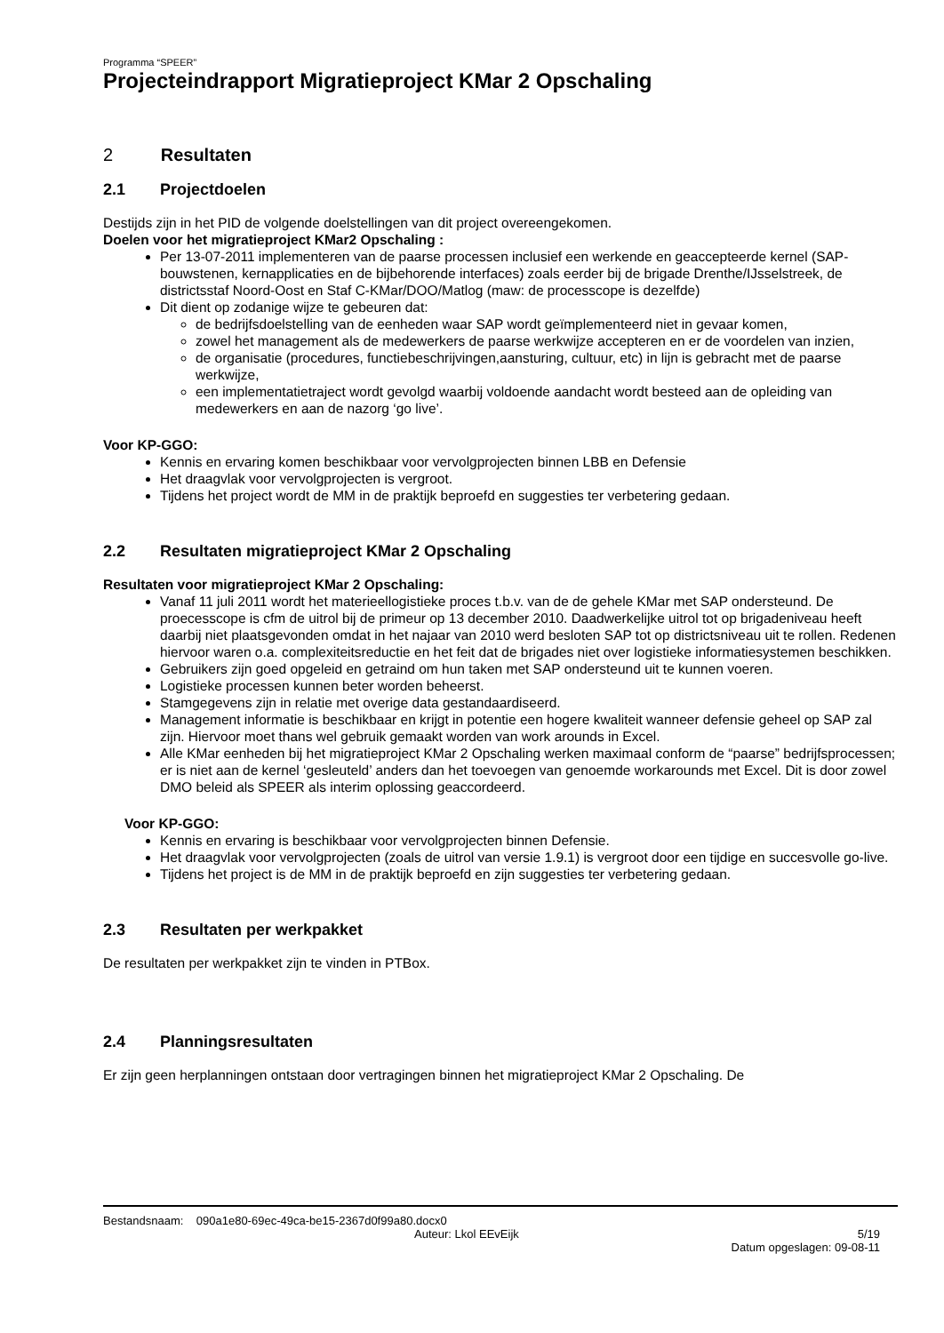Programma “SPEER”
Projecteindrapport Migratieproject KMar 2 Opschaling
2 Resultaten
2.1 Projectdoelen
Destijds zijn in het PID de volgende doelstellingen van dit project overeengekomen.
Doelen voor het migratieproject KMar2 Opschaling :
Per 13-07-2011 implementeren van de paarse processen inclusief een werkende en geaccepteerde kernel (SAP-bouwstenen, kernapplicaties en de bijbehorende interfaces) zoals eerder bij de brigade Drenthe/IJsselstreek, de districtsstaf Noord-Oost en Staf C-KMar/DOO/Matlog (maw: de processcope is dezelfde)
Dit dient op zodanige wijze te gebeuren dat:
de bedrijfsdoelstelling van de eenheden waar SAP wordt geïmplementeerd niet in gevaar komen,
zowel het management als de medewerkers de paarse werkwijze accepteren en er de voordelen van inzien,
de organisatie (procedures, functiebeschrijvingen,aansturing, cultuur, etc) in lijn is gebracht met de paarse werkwijze,
een implementatietraject wordt gevolgd waarbij voldoende aandacht wordt besteed aan de opleiding van medewerkers en aan de nazorg ‘go live’.
Voor KP-GGO:
Kennis en ervaring komen beschikbaar voor vervolgprojecten binnen LBB en Defensie
Het draagvlak voor vervolgprojecten is vergroot.
Tijdens het project wordt de MM in de praktijk beproefd en suggesties ter verbetering gedaan.
2.2 Resultaten migratieproject KMar 2 Opschaling
Resultaten voor migratieproject KMar 2 Opschaling:
Vanaf 11 juli 2011 wordt het materieellogistieke proces t.b.v. van de de gehele KMar met SAP ondersteund. De proecesscope is cfm de uitrol bij de primeur op 13 december 2010. Daadwerkelijke uitrol tot op brigadeniveau heeft daarbij niet plaatsgevonden omdat in het najaar van 2010 werd besloten SAP tot op districtsniveau uit te rollen. Redenen hiervoor waren o.a. complexiteitsreductie en het feit dat de brigades niet over logistieke informatiesystemen beschikken.
Gebruikers zijn goed opgeleid en getraind om hun taken met SAP ondersteund uit te kunnen voeren.
Logistieke processen kunnen beter worden beheerst.
Stamgegevens zijn in relatie met overige data gestandaardiseerd.
Management informatie is beschikbaar en krijgt in potentie een hogere kwaliteit wanneer defensie geheel op SAP zal zijn. Hiervoor moet thans wel gebruik gemaakt worden van work arounds in Excel.
Alle KMar eenheden bij het migratieproject KMar 2 Opschaling werken maximaal conform de “paarse” bedrijfsprocessen; er is niet aan de kernel ‘gesleuteld’ anders dan het toevoegen van genoemde workarounds met Excel. Dit is door zowel DMO beleid als SPEER als interim oplossing geaccordeerd.
Voor KP-GGO:
Kennis en ervaring is beschikbaar voor vervolgprojecten binnen Defensie.
Het draagvlak voor vervolgprojecten (zoals de uitrol van versie 1.9.1) is vergroot door een tijdige en succesvolle go-live.
Tijdens het project is de MM in de praktijk beproefd en zijn suggesties ter verbetering gedaan.
2.3 Resultaten per werkpakket
De resultaten per werkpakket zijn te vinden in PTBox.
2.4 Planningsresultaten
Er zijn geen herplanningen ontstaan door vertragingen binnen het migratieproject KMar 2 Opschaling. De
Bestandsnaam: 090a1e80-69ec-49ca-be15-2367d0f99a80.docx0
Auteur: Lkol EEvEijk 5/19
Datum opgeslagen: 09-08-11